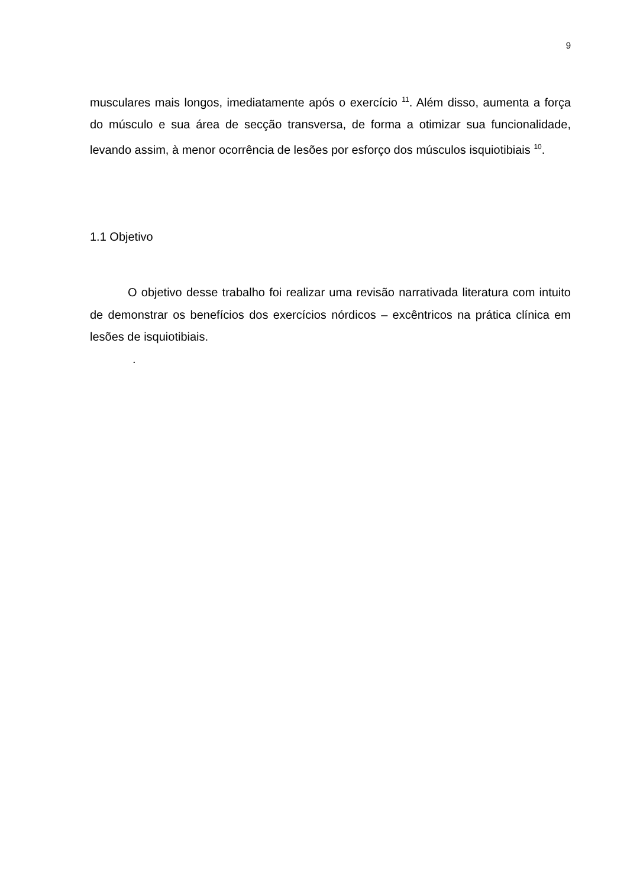9
musculares mais longos, imediatamente após o exercício <sup>11</sup>. Além disso, aumenta a força do músculo e sua área de secção transversa, de forma a otimizar sua funcionalidade, levando assim, à menor ocorrência de lesões por esforço dos músculos isquiotibiais <sup>10</sup>.
1.1 Objetivo
O objetivo desse trabalho foi realizar uma revisão narrativada literatura com intuito de demonstrar os benefícios dos exercícios nórdicos – excêntricos na prática clínica em lesões de isquiotibiais.
.